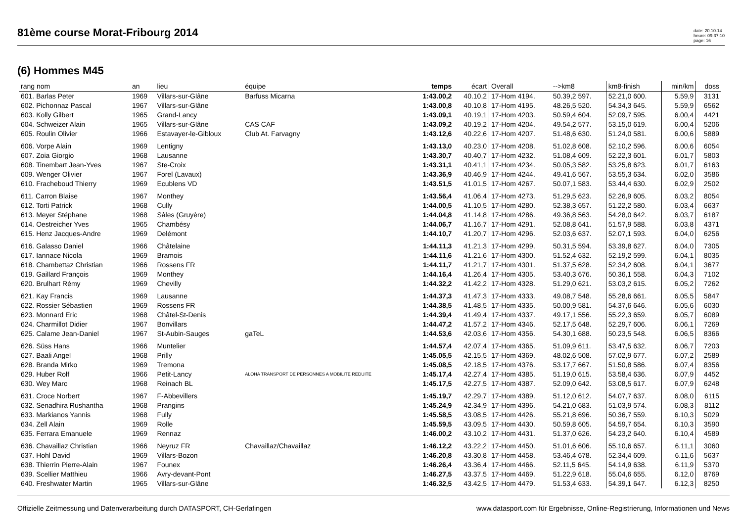81ème course Morat-Fribourg 2014
date: 20.10.14
heure: 09:37:10
page: 16
(6) Hommes M45
| rang nom | an | lieu | équipe | temps | écart | Overall | -->km8 | km8-finish | min/km | doss |
| --- | --- | --- | --- | --- | --- | --- | --- | --- | --- | --- |
| 601. Barlas Peter | 1969 | Villars-sur-Glâne | Barfuss Micarna | 1:43.00,2 | 40.10,2 | 17-Hom 4194. | 50.39,2 597. | 52.21,0 600. | 5.59,9 | 3131 |
| 602. Pichonnaz Pascal | 1967 | Villars-sur-Glâne | | 1:43.00,8 | 40.10,8 | 17-Hom 4195. | 48.26,5 520. | 54.34,3 645. | 5.59,9 | 6562 |
| 603. Kolly Gilbert | 1965 | Grand-Lancy | | 1:43.09,1 | 40.19,1 | 17-Hom 4203. | 50.59,4 604. | 52.09,7 595. | 6.00,4 | 4421 |
| 604. Schweizer Alain | 1965 | Villars-sur-Glâne | CAS CAF | 1:43.09,2 | 40.19,2 | 17-Hom 4204. | 49.54,2 577. | 53.15,0 619. | 6.00,4 | 5206 |
| 605. Roulin Olivier | 1966 | Estavayer-le-Gibloux | Club At. Farvagny | 1:43.12,6 | 40.22,6 | 17-Hom 4207. | 51.48,6 630. | 51.24,0 581. | 6.00,6 | 5889 |
| 606. Vorpe Alain | 1969 | Lentigny | | 1:43.13,0 | 40.23,0 | 17-Hom 4208. | 51.02,8 608. | 52.10,2 596. | 6.00,6 | 6054 |
| 607. Zoia Giorgio | 1968 | Lausanne | | 1:43.30,7 | 40.40,7 | 17-Hom 4232. | 51.08,4 609. | 52.22,3 601. | 6.01,7 | 5803 |
| 608. Tinembart Jean-Yves | 1967 | Ste-Croix | | 1:43.31,1 | 40.41,1 | 17-Hom 4234. | 50.05,3 582. | 53.25,8 623. | 6.01,7 | 6163 |
| 609. Wenger Olivier | 1967 | Forel (Lavaux) | | 1:43.36,9 | 40.46,9 | 17-Hom 4244. | 49.41,6 567. | 53.55,3 634. | 6.02,0 | 3586 |
| 610. Fracheboud Thierry | 1969 | Ecublens VD | | 1:43.51,5 | 41.01,5 | 17-Hom 4267. | 50.07,1 583. | 53.44,4 630. | 6.02,9 | 2502 |
| 611. Carron Blaise | 1967 | Monthey | | 1:43.56,4 | 41.06,4 | 17-Hom 4273. | 51.29,5 623. | 52.26,9 605. | 6.03,2 | 8054 |
| 612. Torti Patrick | 1968 | Cully | | 1:44.00,5 | 41.10,5 | 17-Hom 4280. | 52.38,3 657. | 51.22,2 580. | 6.03,4 | 6637 |
| 613. Meyer Stéphane | 1968 | Sâles (Gruyère) | | 1:44.04,8 | 41.14,8 | 17-Hom 4286. | 49.36,8 563. | 54.28,0 642. | 6.03,7 | 6187 |
| 614. Oestreicher Yves | 1965 | Chambésy | | 1:44.06,7 | 41.16,7 | 17-Hom 4291. | 52.08,8 641. | 51.57,9 588. | 6.03,8 | 4371 |
| 615. Henz Jacques-Andre | 1969 | Delémont | | 1:44.10,7 | 41.20,7 | 17-Hom 4296. | 52.03,6 637. | 52.07,1 593. | 6.04,0 | 6256 |
| 616. Galasso Daniel | 1966 | Châtelaine | | 1:44.11,3 | 41.21,3 | 17-Hom 4299. | 50.31,5 594. | 53.39,8 627. | 6.04,0 | 7305 |
| 617. Iannace Nicola | 1969 | Bramois | | 1:44.11,6 | 41.21,6 | 17-Hom 4300. | 51.52,4 632. | 52.19,2 599. | 6.04,1 | 8035 |
| 618. Chambettaz Christian | 1966 | Rossens FR | | 1:44.11,7 | 41.21,7 | 17-Hom 4301. | 51.37,5 628. | 52.34,2 608. | 6.04,1 | 3677 |
| 619. Gaillard François | 1969 | Monthey | | 1:44.16,4 | 41.26,4 | 17-Hom 4305. | 53.40,3 676. | 50.36,1 558. | 6.04,3 | 7102 |
| 620. Brulhart Rémy | 1969 | Chevilly | | 1:44.32,2 | 41.42,2 | 17-Hom 4328. | 51.29,0 621. | 53.03,2 615. | 6.05,2 | 7262 |
| 621. Kay Francis | 1969 | Lausanne | | 1:44.37,3 | 41.47,3 | 17-Hom 4333. | 49.08,7 548. | 55.28,6 661. | 6.05,5 | 5847 |
| 622. Rossier Sébastien | 1969 | Rossens FR | | 1:44.38,5 | 41.48,5 | 17-Hom 4335. | 50.00,9 581. | 54.37,6 646. | 6.05,6 | 6030 |
| 623. Monnard Eric | 1968 | Châtel-St-Denis | | 1:44.39,4 | 41.49,4 | 17-Hom 4337. | 49.17,1 556. | 55.22,3 659. | 6.05,7 | 6089 |
| 624. Charmillot Didier | 1967 | Bonvillars | | 1:44.47,2 | 41.57,2 | 17-Hom 4346. | 52.17,5 648. | 52.29,7 606. | 6.06,1 | 7269 |
| 625. Calame Jean-Daniel | 1967 | St-Aubin-Sauges | gaTeL | 1:44.53,6 | 42.03,6 | 17-Hom 4356. | 54.30,1 688. | 50.23,5 548. | 6.06,5 | 8366 |
| 626. Süss Hans | 1966 | Muntelier | | 1:44.57,4 | 42.07,4 | 17-Hom 4365. | 51.09,9 611. | 53.47,5 632. | 6.06,7 | 7203 |
| 627. Baali Angel | 1968 | Prilly | | 1:45.05,5 | 42.15,5 | 17-Hom 4369. | 48.02,6 508. | 57.02,9 677. | 6.07,2 | 2589 |
| 628. Branda Mirko | 1969 | Tremona | | 1:45.08,5 | 42.18,5 | 17-Hom 4376. | 53.17,7 667. | 51.50,8 586. | 6.07,4 | 8356 |
| 629. Huber Rolf | 1966 | Petit-Lancy | ALOHA TRANSPORT DE PERSONNES A MOBILITE REDUITE | 1:45.17,4 | 42.27,4 | 17-Hom 4385. | 51.19,0 615. | 53.58,4 636. | 6.07,9 | 4452 |
| 630. Wey Marc | 1968 | Reinach BL | | 1:45.17,5 | 42.27,5 | 17-Hom 4387. | 52.09,0 642. | 53.08,5 617. | 6.07,9 | 6248 |
| 631. Croce Norbert | 1967 | F-Abbevillers | | 1:45.19,7 | 42.29,7 | 17-Hom 4389. | 51.12,0 612. | 54.07,7 637. | 6.08,0 | 6115 |
| 632. Senadhira Rushantha | 1968 | Prangins | | 1:45.24,9 | 42.34,9 | 17-Hom 4396. | 54.21,0 683. | 51.03,9 574. | 6.08,3 | 8112 |
| 633. Markianos Yannis | 1968 | Fully | | 1:45.58,5 | 43.08,5 | 17-Hom 4426. | 55.21,8 696. | 50.36,7 559. | 6.10,3 | 5029 |
| 634. Zell Alain | 1969 | Rolle | | 1:45.59,5 | 43.09,5 | 17-Hom 4430. | 50.59,8 605. | 54.59,7 654. | 6.10,3 | 3590 |
| 635. Ferrara Emanuele | 1969 | Rennaz | | 1:46.00,2 | 43.10,2 | 17-Hom 4431. | 51.37,0 626. | 54.23,2 640. | 6.10,4 | 4589 |
| 636. Chavaillaz Christian | 1966 | Neyruz FR | Chavaillaz/Chavaillaz | 1:46.12,2 | 43.22,2 | 17-Hom 4450. | 51.01,6 606. | 55.10,6 657. | 6.11,1 | 3060 |
| 637. Hohl David | 1969 | Villars-Bozon | | 1:46.20,8 | 43.30,8 | 17-Hom 4458. | 53.46,4 678. | 52.34,4 609. | 6.11,6 | 5637 |
| 638. Thierrin Pierre-Alain | 1967 | Founex | | 1:46.26,4 | 43.36,4 | 17-Hom 4466. | 52.11,5 645. | 54.14,9 638. | 6.11,9 | 5370 |
| 639. Scellier Matthieu | 1966 | Avry-devant-Pont | | 1:46.27,5 | 43.37,5 | 17-Hom 4469. | 51.22,9 618. | 55.04,6 655. | 6.12,0 | 8769 |
| 640. Freshwater Martin | 1965 | Villars-sur-Glâne | | 1:46.32,5 | 43.42,5 | 17-Hom 4479. | 51.53,4 633. | 54.39,1 647. | 6.12,3 | 8250 |
Offizielle Zeitmessung und Datenverarbeitung durch DATASPORT, CH-Gerlafingen www.datasport.com für Ergebnisse, Online-Registrierung, Informationen und News